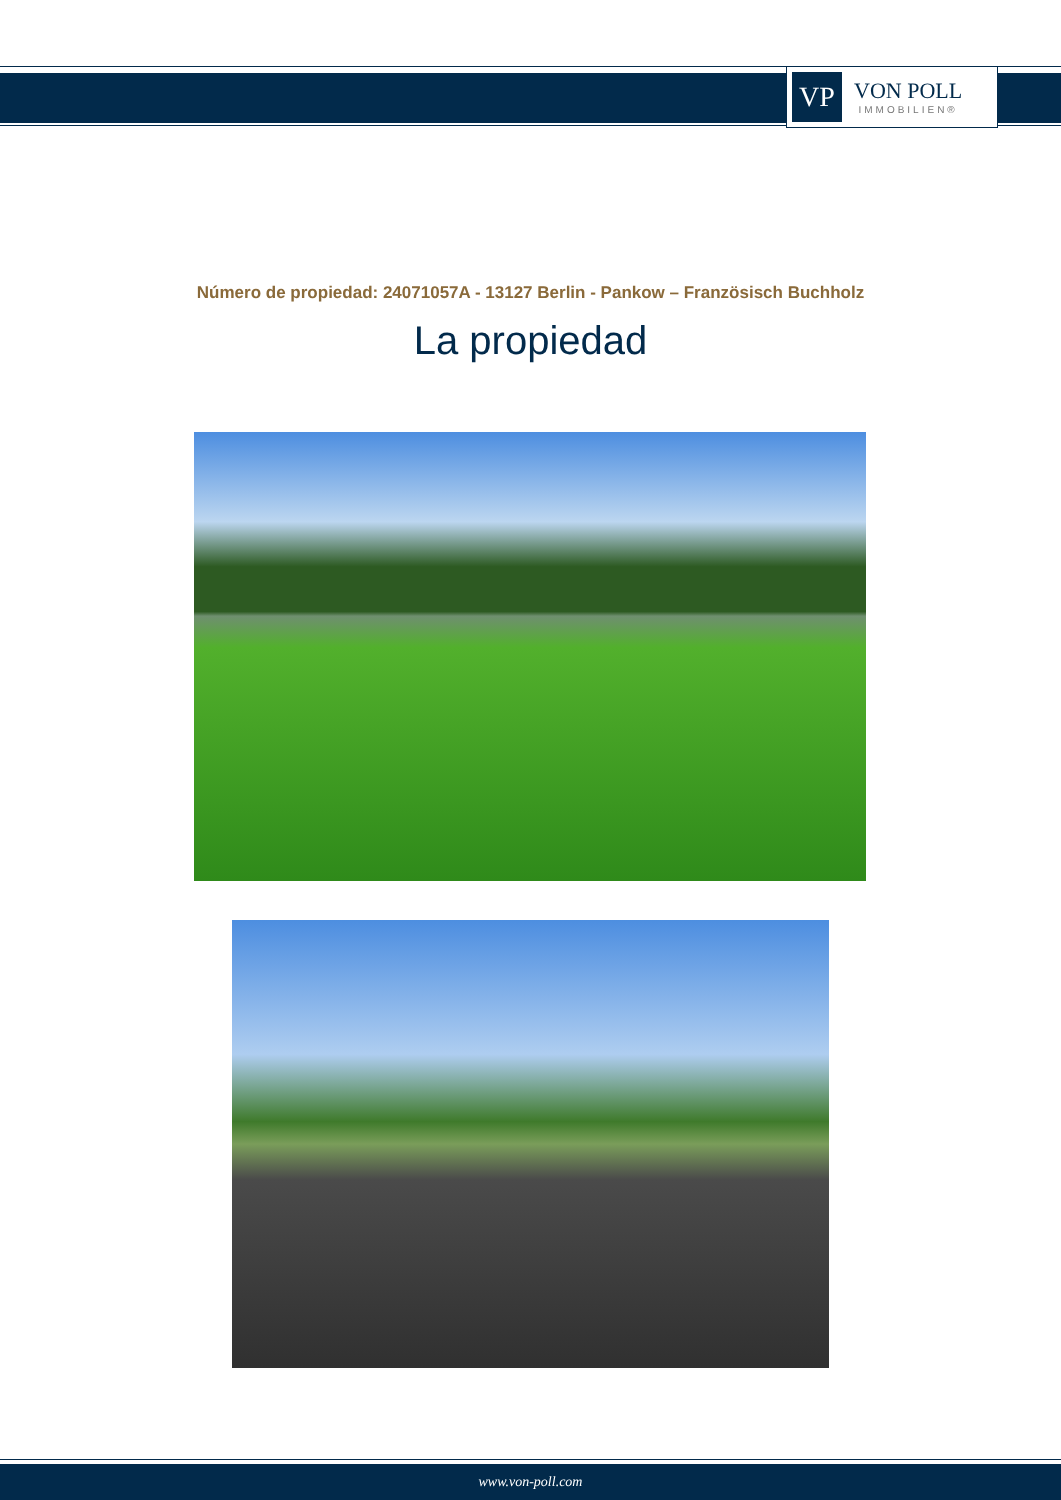VP
VON POLL
IMMOBILIEN®
Número de propiedad: 24071057A - 13127 Berlin - Pankow – Französisch Buchholz
La propiedad
www.von-poll.com